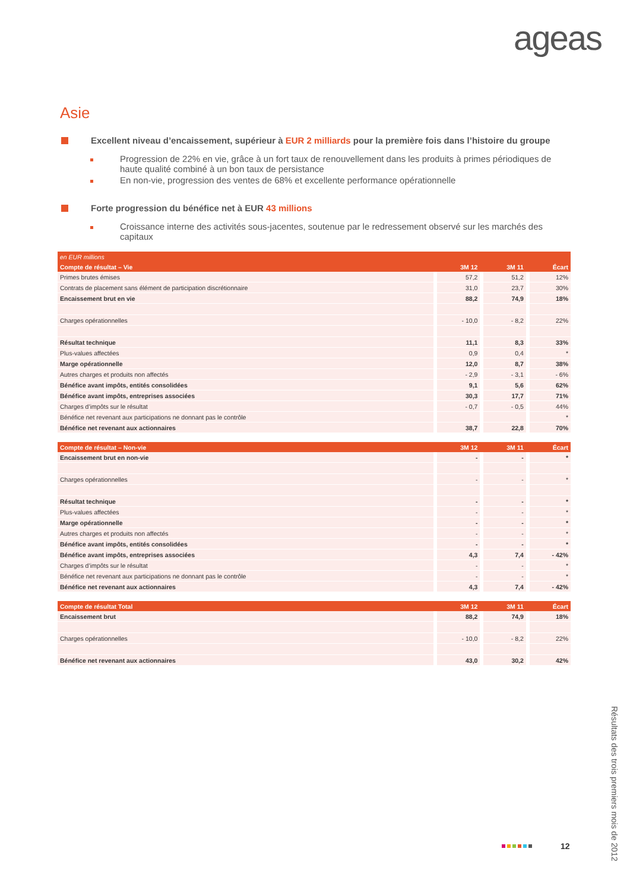ageas
Asie
Excellent niveau d’encaissement, supérieur à EUR 2 milliards pour la première fois dans l’histoire du groupe
Progression de 22% en vie, grâce à un fort taux de renouvellement dans les produits à primes périodiques de haute qualité combiné à un bon taux de persistance
En non-vie, progression des ventes de 68% et excellente performance opérationnelle
Forte progression du bénéfice net à EUR 43 millions
Croissance interne des activités sous-jacentes, soutenue par le redressement observé sur les marchés des capitaux
| en EUR millions | | | | | | |
| --- | --- | --- | --- | --- | --- | --- |
| Compte de résultat – Vie | | 3M 12 | | 3M 11 | | Écart |
| Primes brutes émises | | 57,2 | | 51,2 | | 12% |
| Contrats de placement sans élément de participation discrétionnaire | | 31,0 | | 23,7 | | 30% |
| Encaissement brut en vie | | 88,2 | | 74,9 | | 18% |
| Charges opérationnelles | | - 10,0 | | - 8,2 | | 22% |
| Résultat technique | | 11,1 | | 8,3 | | 33% |
| Plus-values affectées | | 0,9 | | 0,4 | | * |
| Marge opérationnelle | | 12,0 | | 8,7 | | 38% |
| Autres charges et produits non affectés | | - 2,9 | | - 3,1 | | - 6% |
| Bénéfice avant impôts, entités consolidées | | 9,1 | | 5,6 | | 62% |
| Bénéfice avant impôts, entreprises associées | | 30,3 | | 17,7 | | 71% |
| Charges d’impôts sur le résultat | | - 0,7 | | - 0,5 | | 44% |
| Bénéfice net revenant aux participations ne donnant pas le contrôle | | | | | | * |
| Bénéfice net revenant aux actionnaires | | 38,7 | | 22,8 | | 70% |
| Compte de résultat – Non-vie | | 3M 12 | | 3M 11 | | Écart |
| Encaissement brut en non-vie | | - | | - | | * |
| Charges opérationnelles | | - | | - | | * |
| Résultat technique | | - | | - | | * |
| Plus-values affectées | | - | | - | | * |
| Marge opérationnelle | | - | | - | | * |
| Autres charges et produits non affectés | | - | | - | | * |
| Bénéfice avant impôts, entités consolidées | | - | | - | | * |
| Bénéfice avant impôts, entreprises associées | | 4,3 | | 7,4 | | - 42% |
| Charges d’impôts sur le résultat | | - | | - | | * |
| Bénéfice net revenant aux participations ne donnant pas le contrôle | | - | | - | | * |
| Bénéfice net revenant aux actionnaires | | 4,3 | | 7,4 | | - 42% |
| Compte de résultat Total | | 3M 12 | | 3M 11 | | Écart |
| Encaissement brut | | 88,2 | | 74,9 | | 18% |
| Charges opérationnelles | | - 10,0 | | - 8,2 | | 22% |
| Bénéfice net revenant aux actionnaires | | 43,0 | | 30,2 | | 42% |
12
Résultats des trois premiers mois de 2012